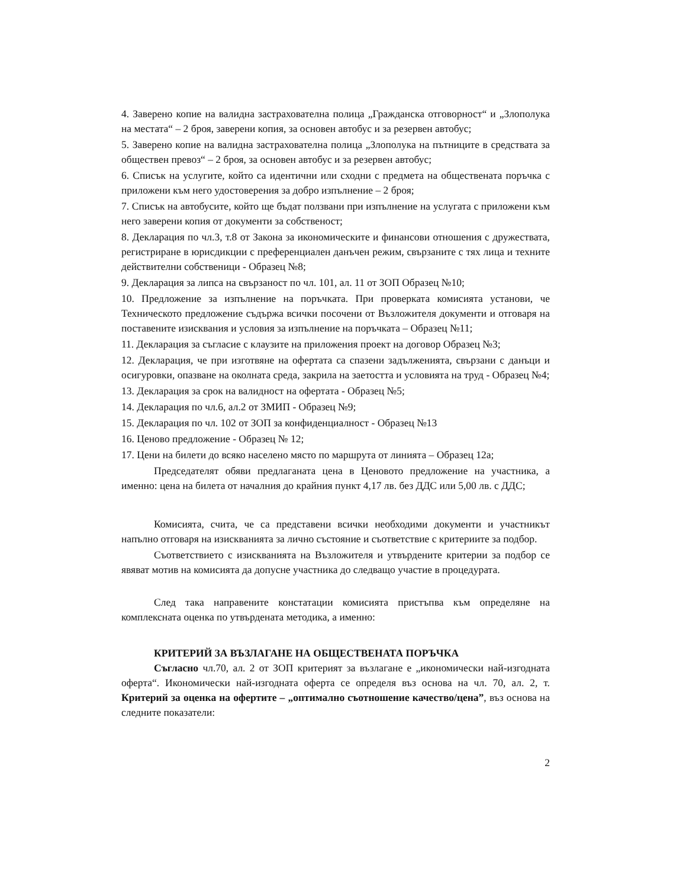4. Заверено копие на валидна застрахователна полица „Гражданска отговорност“ и „Злополука на местата“ – 2 броя, заверени копия, за основен автобус и за резервен автобус;
5. Заверено копие на валидна застрахователна полица „Злополука на пътниците в средствата за обществен превоз“ – 2 броя, за основен автобус и за резервен автобус;
6. Списък на услугите, който са идентични или сходни с предмета на обществената поръчка с приложени към него удостоверения за добро изпълнение – 2 броя;
7. Списък на автобусите, който ще бъдат ползвани при изпълнение на услугата с приложени към него заверени копия от документи за собственост;
8. Декларация по чл.3, т.8 от Закона за икономическите и финансови отношения с дружествата, регистриране в юрисдикции с преференциален данъчен режим, свързаните с тях лица и техните действителни собственици - Образец №8;
9. Декларация за липса на свързаност по чл. 101, ал. 11 от ЗОП Образец №10;
10. Предложение за изпълнение на поръчката. При проверката комисията установи, че Техническото предложение съдържа всички посочени от Възложителя документи и отговаря на поставените изисквания и условия за изпълнение на поръчката – Образец №11;
11. Декларация за съгласие с клаузите на приложения проект на договор Образец №3;
12. Декларация, че при изготвяне на офертата са спазени задълженията, свързани с данъци и осигуровки, опазване на околната среда, закрила на заетостта и условията на труд - Образец №4;
13. Декларация за срок на валидност на офертата - Образец №5;
14. Декларация по чл.6, ал.2 от ЗМИП - Образец №9;
15. Декларация по чл. 102 от ЗОП за конфиденциалност - Образец №13
16. Ценово предложение - Образец № 12;
17. Цени на билети до всяко населено място по маршрута от линията – Образец 12а;
Председателят обяви предлаганата цена в Ценовото предложение на участника, а именно: цена на билета от началния до крайния пункт 4,17 лв. без ДДС или 5,00 лв. с ДДС;
Комисията, счита, че са представени всички необходими документи и участникът напълно отговаря на изискванията за лично състояние и съответствие с критериите за подбор.
Съответствието с изискванията на Възложителя и утвърдените критерии за подбор се явяват мотив на комисията да допусне участника до следващо участие в процедурата.
След така направените констатации комисията пристъпва към определяне на комплексната оценка по утвърдената методика, а именно:
КРИТЕРИЙ ЗА ВЪЗЛАГАНЕ НА ОБЩЕСТВЕНАТА ПОРЪЧКА
Съгласно чл.70, ал. 2 от ЗОП критерият за възлагане е „икономически най-изгодната оферта“. Икономически най-изгодната оферта се определя въз основа на чл. 70, ал. 2, т. Критерий за оценка на офертите – „оптимално съотношение качество/цена”, въз основа на следните показатели:
2